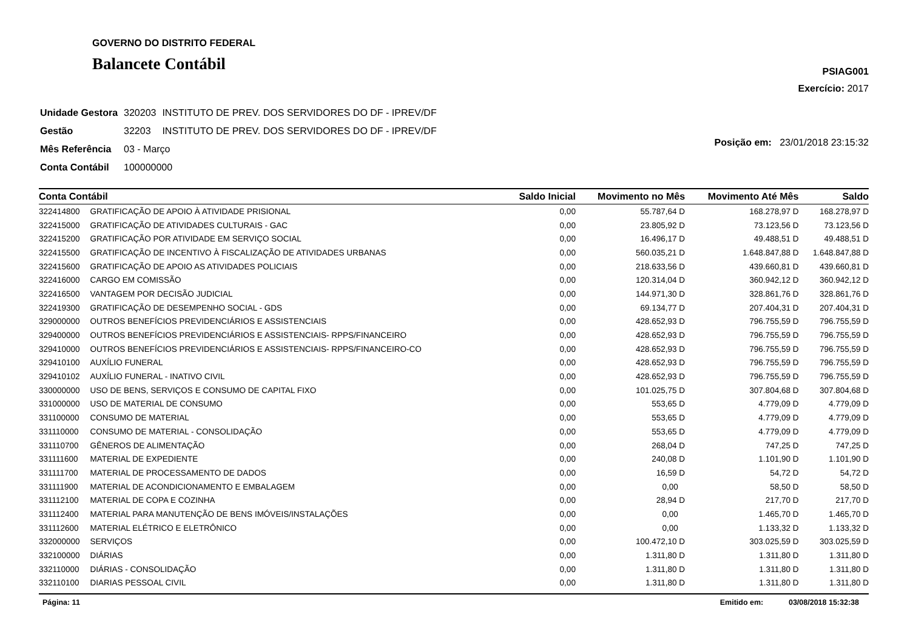GOVERNO DO DISTRITO FEDERAL
Balancete Contábil
PSIAG001
Exercício: 2017
| Unidade Gestora | 320203 | INSTITUTO DE PREV. DOS SERVIDORES DO DF - IPREV/DF |
| Gestão | 32203 | INSTITUTO DE PREV. DOS SERVIDORES DO DF - IPREV/DF |
| Mês Referência | 03 - Março | |
| Conta Contábil | 100000000 | |
Posição em: 23/01/2018 23:15:32
| Conta Contábil | | Saldo Inicial | Movimento no Mês | Movimento Até Mês | Saldo |
| --- | --- | --- | --- | --- | --- |
| 322414800 | GRATIFICAÇÃO DE APOIO À ATIVIDADE PRISIONAL | 0,00 | 55.787,64 D | 168.278,97 D | 168.278,97 D |
| 322415000 | GRATIFICAÇÃO DE ATIVIDADES CULTURAIS - GAC | 0,00 | 23.805,92 D | 73.123,56 D | 73.123,56 D |
| 322415200 | GRATIFICAÇÃO POR ATIVIDADE EM SERVIÇO SOCIAL | 0,00 | 16.496,17 D | 49.488,51 D | 49.488,51 D |
| 322415500 | GRATIFICAÇÃO DE INCENTIVO À FISCALIZAÇÃO DE ATIVIDADES URBANAS | 0,00 | 560.035,21 D | 1.648.847,88 D | 1.648.847,88 D |
| 322415600 | GRATIFICAÇÃO DE APOIO AS ATIVIDADES POLICIAIS | 0,00 | 218.633,56 D | 439.660,81 D | 439.660,81 D |
| 322416000 | CARGO EM COMISSÃO | 0,00 | 120.314,04 D | 360.942,12 D | 360.942,12 D |
| 322416500 | VANTAGEM POR DECISÃO JUDICIAL | 0,00 | 144.971,30 D | 328.861,76 D | 328.861,76 D |
| 322419300 | GRATIFICAÇÃO DE DESEMPENHO SOCIAL - GDS | 0,00 | 69.134,77 D | 207.404,31 D | 207.404,31 D |
| 329000000 | OUTROS BENEFÍCIOS PREVIDENCIÁRIOS E ASSISTENCIAIS | 0,00 | 428.652,93 D | 796.755,59 D | 796.755,59 D |
| 329400000 | OUTROS BENEFÍCIOS PREVIDENCIÁRIOS E ASSISTENCIAIS- RPPS/FINANCEIRO | 0,00 | 428.652,93 D | 796.755,59 D | 796.755,59 D |
| 329410000 | OUTROS BENEFÍCIOS PREVIDENCIÁRIOS E ASSISTENCIAIS- RPPS/FINANCEIRO-CO | 0,00 | 428.652,93 D | 796.755,59 D | 796.755,59 D |
| 329410100 | AUXÍLIO FUNERAL | 0,00 | 428.652,93 D | 796.755,59 D | 796.755,59 D |
| 329410102 | AUXÍLIO FUNERAL - INATIVO CIVIL | 0,00 | 428.652,93 D | 796.755,59 D | 796.755,59 D |
| 330000000 | USO DE BENS, SERVIÇOS E CONSUMO DE CAPITAL FIXO | 0,00 | 101.025,75 D | 307.804,68 D | 307.804,68 D |
| 331000000 | USO DE MATERIAL DE CONSUMO | 0,00 | 553,65 D | 4.779,09 D | 4.779,09 D |
| 331100000 | CONSUMO DE MATERIAL | 0,00 | 553,65 D | 4.779,09 D | 4.779,09 D |
| 331110000 | CONSUMO DE MATERIAL - CONSOLIDAÇÃO | 0,00 | 553,65 D | 4.779,09 D | 4.779,09 D |
| 331110700 | GÊNEROS DE ALIMENTAÇÃO | 0,00 | 268,04 D | 747,25 D | 747,25 D |
| 331111600 | MATERIAL DE EXPEDIENTE | 0,00 | 240,08 D | 1.101,90 D | 1.101,90 D |
| 331111700 | MATERIAL DE PROCESSAMENTO DE DADOS | 0,00 | 16,59 D | 54,72 D | 54,72 D |
| 331111900 | MATERIAL DE ACONDICIONAMENTO E EMBALAGEM | 0,00 | 0,00 | 58,50 D | 58,50 D |
| 331112100 | MATERIAL DE COPA E COZINHA | 0,00 | 28,94 D | 217,70 D | 217,70 D |
| 331112400 | MATERIAL PARA MANUTENÇÃO DE BENS IMÓVEIS/INSTALAÇÕES | 0,00 | 0,00 | 1.465,70 D | 1.465,70 D |
| 331112600 | MATERIAL ELÉTRICO E ELETRÔNICO | 0,00 | 0,00 | 1.133,32 D | 1.133,32 D |
| 332000000 | SERVIÇOS | 0,00 | 100.472,10 D | 303.025,59 D | 303.025,59 D |
| 332100000 | DIÁRIAS | 0,00 | 1.311,80 D | 1.311,80 D | 1.311,80 D |
| 332110000 | DIÁRIAS - CONSOLIDAÇÃO | 0,00 | 1.311,80 D | 1.311,80 D | 1.311,80 D |
| 332110100 | DIARIAS PESSOAL CIVIL | 0,00 | 1.311,80 D | 1.311,80 D | 1.311,80 D |
Página: 11 Emitido em: 03/08/2018 15:32:38